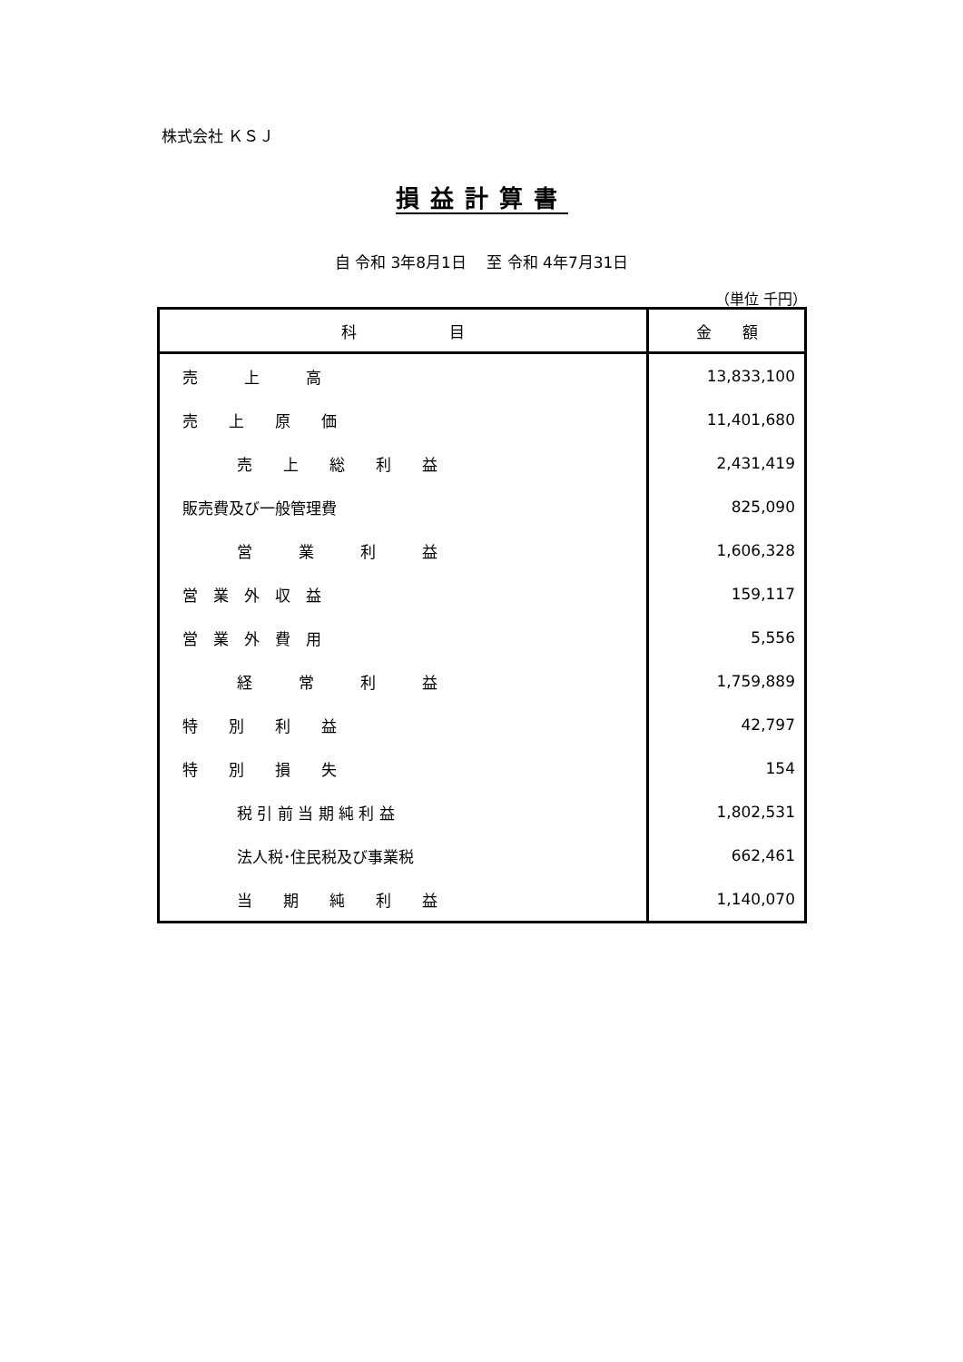株式会社 ＫＳＪ
損益計算書
自 令和 3年8月1日　 至 令和 4年7月31日
（単位 千円）
| 科 目 | 金 額 |
| --- | --- |
| 売 上 高 | 13,833,100 |
| 売 上 原 価 | 11,401,680 |
| 売 上 総 利 益 | 2,431,419 |
| 販売費及び一般管理費 | 825,090 |
| 営 業 利 益 | 1,606,328 |
| 営 業 外 収 益 | 159,117 |
| 営 業 外 費 用 | 5,556 |
| 経 常 利 益 | 1,759,889 |
| 特 別 利 益 | 42,797 |
| 特 別 損 失 | 154 |
| 税 引 前 当 期 純 利 益 | 1,802,531 |
| 法人税･住民税及び事業税 | 662,461 |
| 当 期 純 利 益 | 1,140,070 |